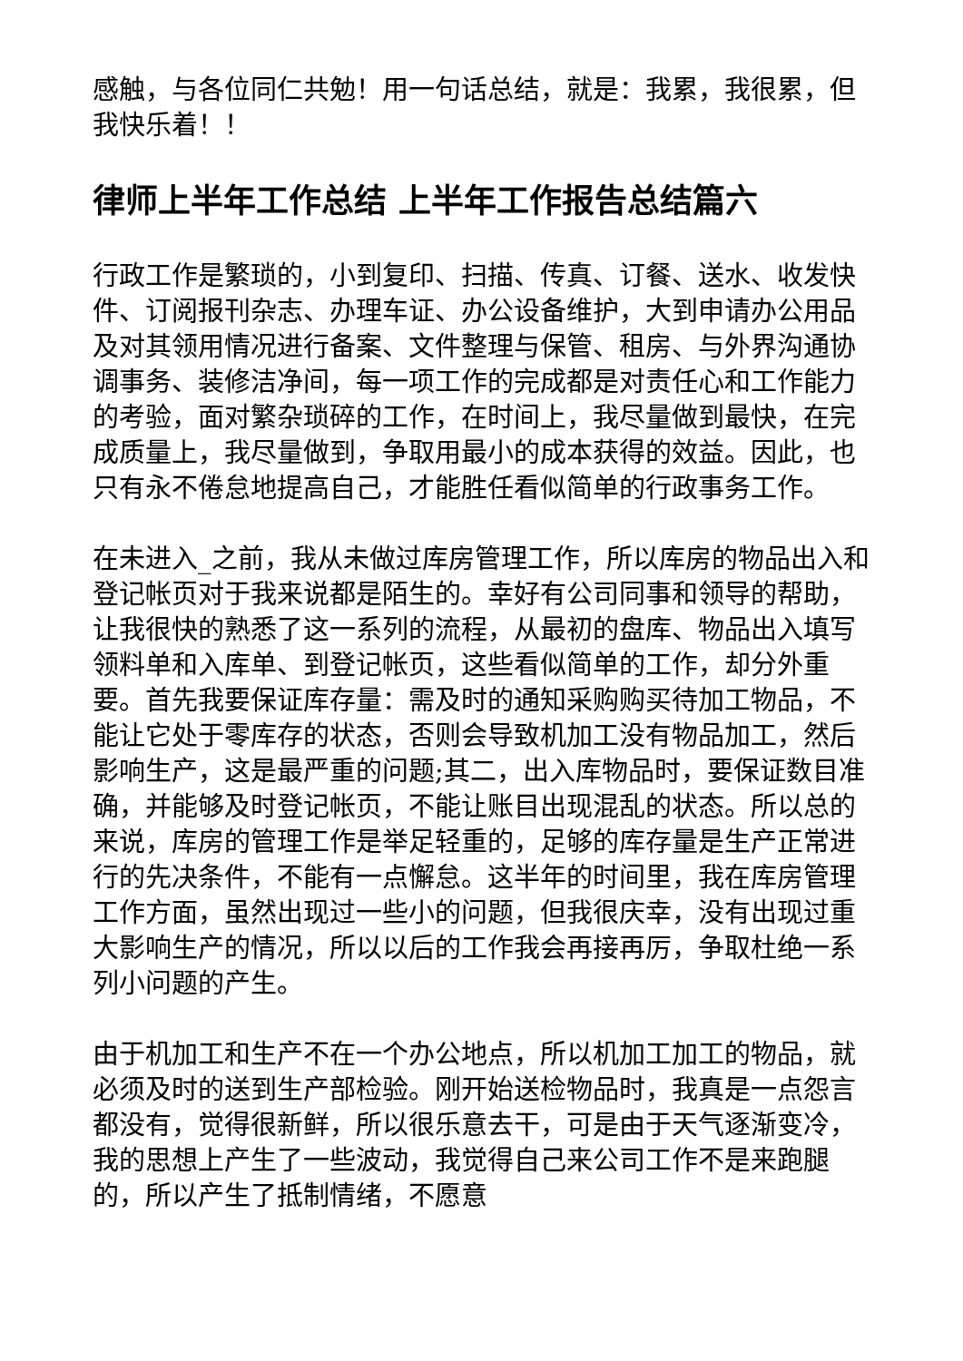感触，与各位同仁共勉！用一句话总结，就是：我累，我很累，但我快乐着！！
律师上半年工作总结 上半年工作报告总结篇六
行政工作是繁琐的，小到复印、扫描、传真、订餐、送水、收发快件、订阅报刊杂志、办理车证、办公设备维护，大到申请办公用品及对其领用情况进行备案、文件整理与保管、租房、与外界沟通协调事务、装修洁净间，每一项工作的完成都是对责任心和工作能力的考验，面对繁杂琐碎的工作，在时间上，我尽量做到最快，在完成质量上，我尽量做到，争取用最小的成本获得的效益。因此，也只有永不倦怠地提高自己，才能胜任看似简单的行政事务工作。
在未进入_之前，我从未做过库房管理工作，所以库房的物品出入和登记帐页对于我来说都是陌生的。幸好有公司同事和领导的帮助，让我很快的熟悉了这一系列的流程，从最初的盘库、物品出入填写领料单和入库单、到登记帐页，这些看似简单的工作，却分外重要。首先我要保证库存量：需及时的通知采购购买待加工物品，不能让它处于零库存的状态，否则会导致机加工没有物品加工，然后影响生产，这是最严重的问题;其二，出入库物品时，要保证数目准确，并能够及时登记帐页，不能让账目出现混乱的状态。所以总的来说，库房的管理工作是举足轻重的，足够的库存量是生产正常进行的先决条件，不能有一点懈怠。这半年的时间里，我在库房管理工作方面，虽然出现过一些小的问题，但我很庆幸，没有出现过重大影响生产的情况，所以以后的工作我会再接再厉，争取杜绝一系列小问题的产生。
由于机加工和生产不在一个办公地点，所以机加工加工的物品，就必须及时的送到生产部检验。刚开始送检物品时，我真是一点怨言都没有，觉得很新鲜，所以很乐意去干，可是由于天气逐渐变冷，我的思想上产生了一些波动，我觉得自己来公司工作不是来跑腿的，所以产生了抵制情绪，不愿意